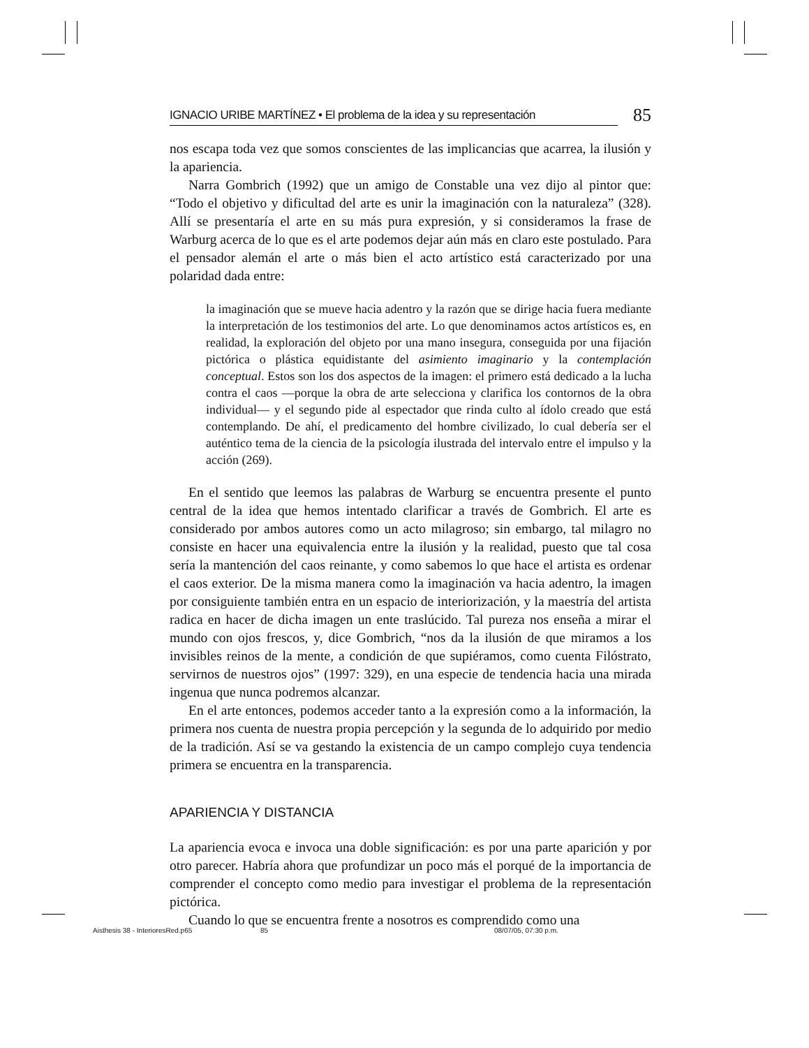IGNACIO URIBE MARTÍNEZ • El problema de la idea y su representación 85
nos escapa toda vez que somos conscientes de las implicancias que acarrea, la ilusión y la apariencia.
Narra Gombrich (1992) que un amigo de Constable una vez dijo al pintor que: “Todo el objetivo y dificultad del arte es unir la imaginación con la naturaleza” (328). Allí se presentaría el arte en su más pura expresión, y si consideramos la frase de Warburg acerca de lo que es el arte podemos dejar aún más en claro este postulado. Para el pensador alemán el arte o más bien el acto artístico está caracterizado por una polaridad dada entre:
la imaginación que se mueve hacia adentro y la razón que se dirige hacia fuera mediante la interpretación de los testimonios del arte. Lo que denominamos actos artísticos es, en realidad, la exploración del objeto por una mano insegura, conseguida por una fijación pictórica o plástica equidistante del asimiento imaginario y la contemplación conceptual. Estos son los dos aspectos de la imagen: el primero está dedicado a la lucha contra el caos —porque la obra de arte selecciona y clarifica los contornos de la obra individual— y el segundo pide al espectador que rinda culto al ídolo creado que está contemplando. De ahí, el predicamento del hombre civilizado, lo cual debería ser el auténtico tema de la ciencia de la psicología ilustrada del intervalo entre el impulso y la acción (269).
En el sentido que leemos las palabras de Warburg se encuentra presente el punto central de la idea que hemos intentado clarificar a través de Gombrich. El arte es considerado por ambos autores como un acto milagroso; sin embargo, tal milagro no consiste en hacer una equivalencia entre la ilusión y la realidad, puesto que tal cosa sería la mantención del caos reinante, y como sabemos lo que hace el artista es ordenar el caos exterior. De la misma manera como la imaginación va hacia adentro, la imagen por consiguiente también entra en un espacio de interiorización, y la maestría del artista radica en hacer de dicha imagen un ente traslúcido. Tal pureza nos enseña a mirar el mundo con ojos frescos, y, dice Gombrich, “nos da la ilusión de que miramos a los invisibles reinos de la mente, a condición de que supiéramos, como cuenta Filóstrato, servirnos de nuestros ojos” (1997: 329), en una especie de tendencia hacia una mirada ingenua que nunca podremos alcanzar.
En el arte entonces, podemos acceder tanto a la expresión como a la información, la primera nos cuenta de nuestra propia percepción y la segunda de lo adquirido por medio de la tradición. Así se va gestando la existencia de un campo complejo cuya tendencia primera se encuentra en la transparencia.
APARIENCIA Y DISTANCIA
La apariencia evoca e invoca una doble significación: es por una parte aparición y por otro parecer. Habría ahora que profundizar un poco más el porqué de la importancia de comprender el concepto como medio para investigar el problema de la representación pictórica.
Cuando lo que se encuentra frente a nosotros es comprendido como una
Aisthesis 38 - InterioresRed.p65 85 08/07/05, 07:30 p.m.